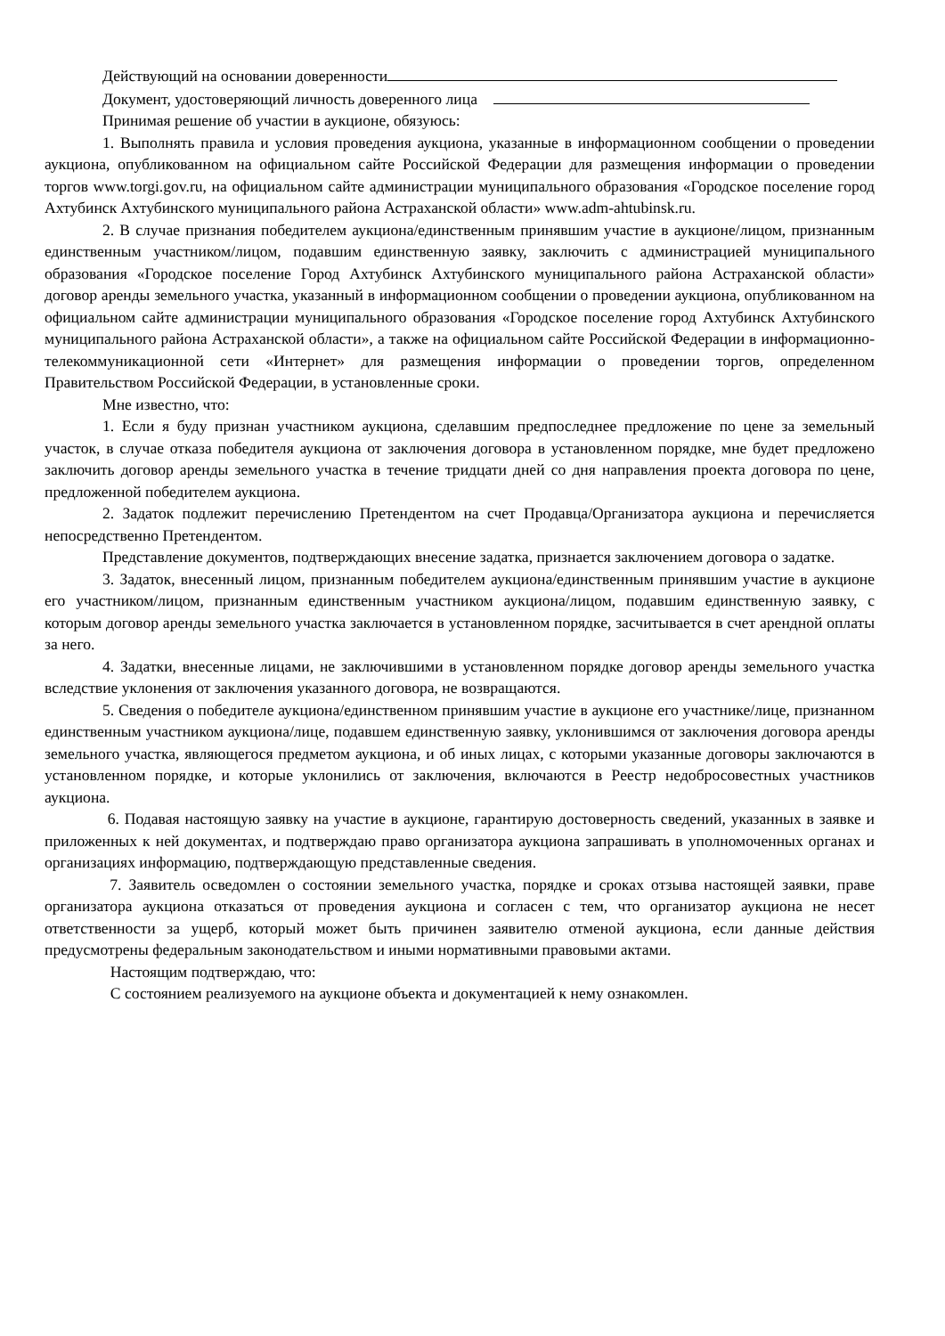Действующий на основании доверенности
Документ, удостоверяющий личность доверенного лица
Принимая решение об участии в аукционе, обязуюсь:
1. Выполнять правила и условия проведения аукциона, указанные в информационном сообщении о проведении аукциона, опубликованном на официальном сайте Российской Федерации для размещения информации о проведении торгов www.torgi.gov.ru, на официальном сайте администрации муниципального образования «Городское поселение город Ахтубинск Ахтубинского муниципального района Астраханской области» www.adm-ahtubinsk.ru.
2. В случае признания победителем аукциона/единственным принявшим участие в аукционе/лицом, признанным единственным участником/лицом, подавшим единственную заявку, заключить с администрацией муниципального образования «Городское поселение Город Ахтубинск Ахтубинского муниципального района Астраханской области» договор аренды земельного участка, указанный в информационном сообщении о проведении аукциона, опубликованном на официальном сайте администрации муниципального образования «Городское поселение город Ахтубинск Ахтубинского муниципального района Астраханской области», а также на официальном сайте Российской Федерации в информационно-телекоммуникационной сети «Интернет» для размещения информации о проведении торгов, определенном Правительством Российской Федерации, в установленные сроки.
Мне известно, что:
1. Если я буду признан участником аукциона, сделавшим предпоследнее предложение по цене за земельный участок, в случае отказа победителя аукциона от заключения договора в установленном порядке, мне будет предложено заключить договор аренды земельного участка в течение тридцати дней со дня направления проекта договора по цене, предложенной победителем аукциона.
2. Задаток подлежит перечислению Претендентом на счет Продавца/Организатора аукциона и перечисляется непосредственно Претендентом.
Представление документов, подтверждающих внесение задатка, признается заключением договора о задатке.
3. Задаток, внесенный лицом, признанным победителем аукциона/единственным принявшим участие в аукционе его участником/лицом, признанным единственным участником аукциона/лицом, подавшим единственную заявку, с которым договор аренды земельного участка заключается в установленном порядке, засчитывается в счет арендной оплаты за него.
4. Задатки, внесенные лицами, не заключившими в установленном порядке договор аренды земельного участка вследствие уклонения от заключения указанного договора, не возвращаются.
5. Сведения о победителе аукциона/единственном принявшим участие в аукционе его участнике/лице, признанном единственным участником аукциона/лице, подавшем единственную заявку, уклонившимся от заключения договора аренды земельного участка, являющегося предметом аукциона, и об иных лицах, с которыми указанные договоры заключаются в установленном порядке, и которые уклонились от заключения, включаются в Реестр недобросовестных участников аукциона.
6. Подавая настоящую заявку на участие в аукционе, гарантирую достоверность сведений, указанных в заявке и приложенных к ней документах, и подтверждаю право организатора аукциона запрашивать в уполномоченных органах и организациях информацию, подтверждающую представленные сведения.
7. Заявитель осведомлен о состоянии земельного участка, порядке и сроках отзыва настоящей заявки, праве организатора аукциона отказаться от проведения аукциона и согласен с тем, что организатор аукциона не несет ответственности за ущерб, который может быть причинен заявителю отменой аукциона, если данные действия предусмотрены федеральным законодательством и иными нормативными правовыми актами.
Настоящим подтверждаю, что:
С состоянием реализуемого на аукционе объекта и документацией к нему ознакомлен.